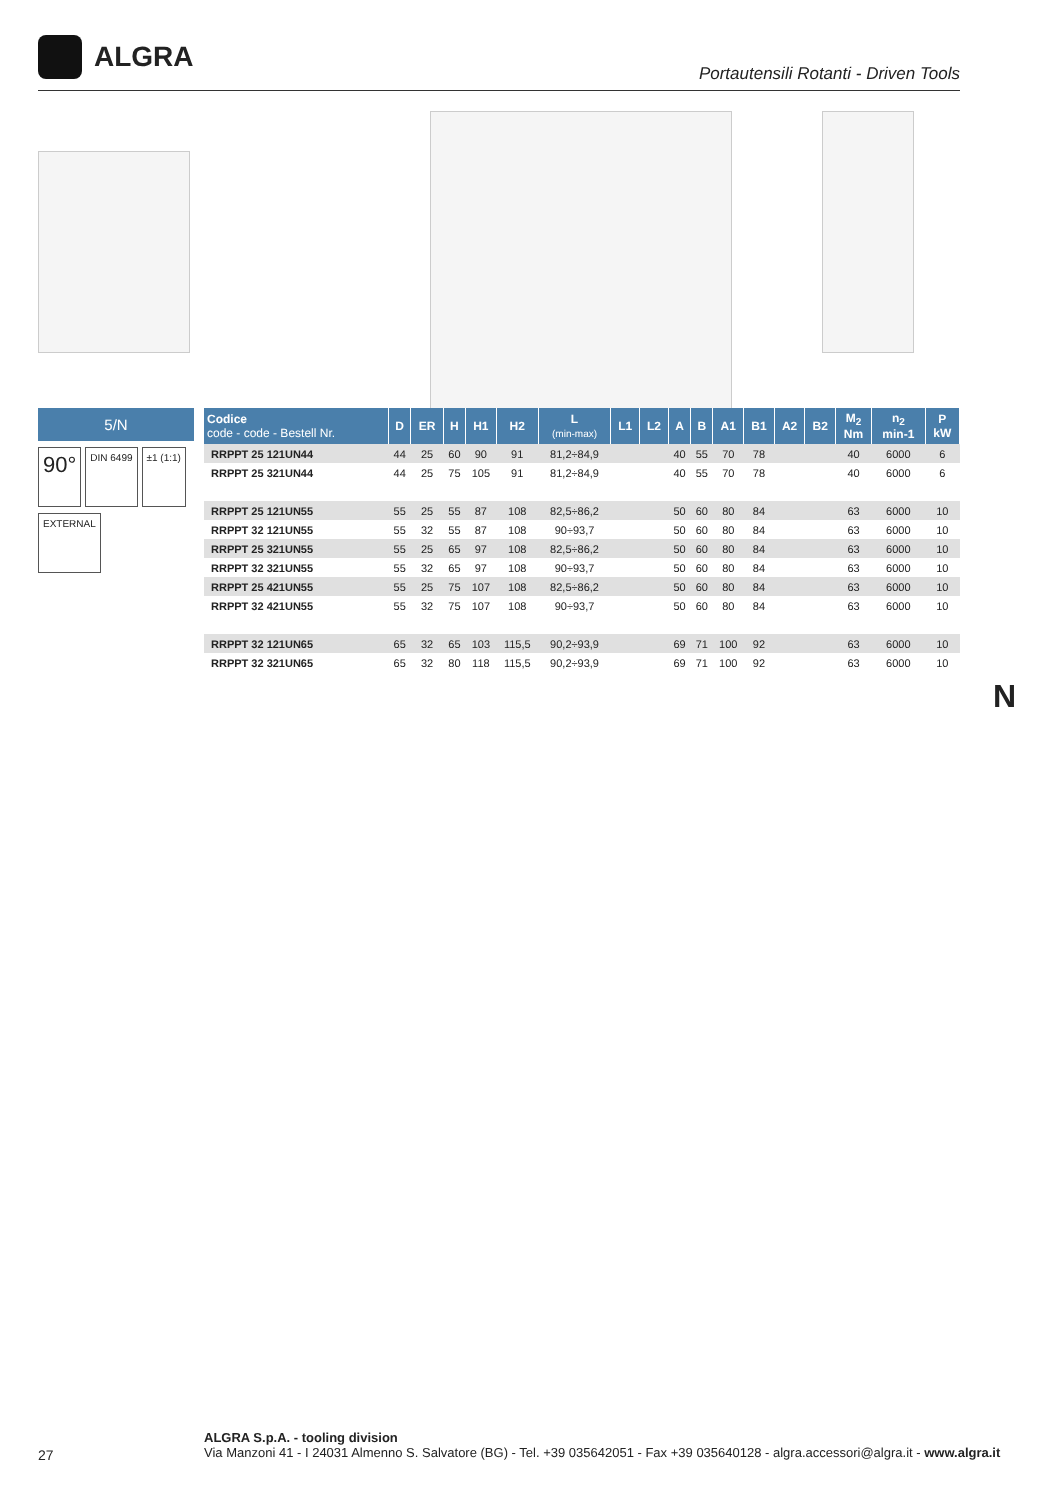ALGRA
Portautensili Rotanti - Driven Tools
5/N
90°
DIN 6499 ±1 (1:1)
EXTERNAL
| Codice code - code - Bestell Nr. | D | ER | H | H1 | H2 | L (min-max) | L1 | L2 | A | B | A1 | B1 | A2 | B2 | M<sub>2</sub> Nm | n<sub>2</sub> min-1 | P kW |
| --- | --- | --- | --- | --- | --- | --- | --- | --- | --- | --- | --- | --- | --- | --- | --- | --- | --- |
| RRPPT 25 121UN44 | 44 | 25 | 60 | 90 | 91 | 81,2÷84,9 | | | 40 | 55 | 70 | 78 | | | 40 | 6000 | 6 |
| RRPPT 25 321UN44 | 44 | 25 | 75 | 105 | 91 | 81,2÷84,9 | | | 40 | 55 | 70 | 78 | | | 40 | 6000 | 6 |
| RRPPT 25 121UN55 | 55 | 25 | 55 | 87 | 108 | 82,5÷86,2 | | | 50 | 60 | 80 | 84 | | | 63 | 6000 | 10 |
| RRPPT 32 121UN55 | 55 | 32 | 55 | 87 | 108 | 90÷93,7 | | | 50 | 60 | 80 | 84 | | | 63 | 6000 | 10 |
| RRPPT 25 321UN55 | 55 | 25 | 65 | 97 | 108 | 82,5÷86,2 | | | 50 | 60 | 80 | 84 | | | 63 | 6000 | 10 |
| RRPPT 32 321UN55 | 55 | 32 | 65 | 97 | 108 | 90÷93,7 | | | 50 | 60 | 80 | 84 | | | 63 | 6000 | 10 |
| RRPPT 25 421UN55 | 55 | 25 | 75 | 107 | 108 | 82,5÷86,2 | | | 50 | 60 | 80 | 84 | | | 63 | 6000 | 10 |
| RRPPT 32 421UN55 | 55 | 32 | 75 | 107 | 108 | 90÷93,7 | | | 50 | 60 | 80 | 84 | | | 63 | 6000 | 10 |
| RRPPT 32 121UN65 | 65 | 32 | 65 | 103 | 115,5 | 90,2÷93,9 | | | 69 | 71 | 100 | 92 | | | 63 | 6000 | 10 |
| RRPPT 32 321UN65 | 65 | 32 | 80 | 118 | 115,5 | 90,2÷93,9 | | | 69 | 71 | 100 | 92 | | | 63 | 6000 | 10 |
N
27
ALGRA S.p.A. - tooling division
Via Manzoni 41 - I 24031 Almenno S. Salvatore (BG) - Tel. +39 035642051 - Fax +39 035640128 - algra.accessori@algra.it - www.algra.it